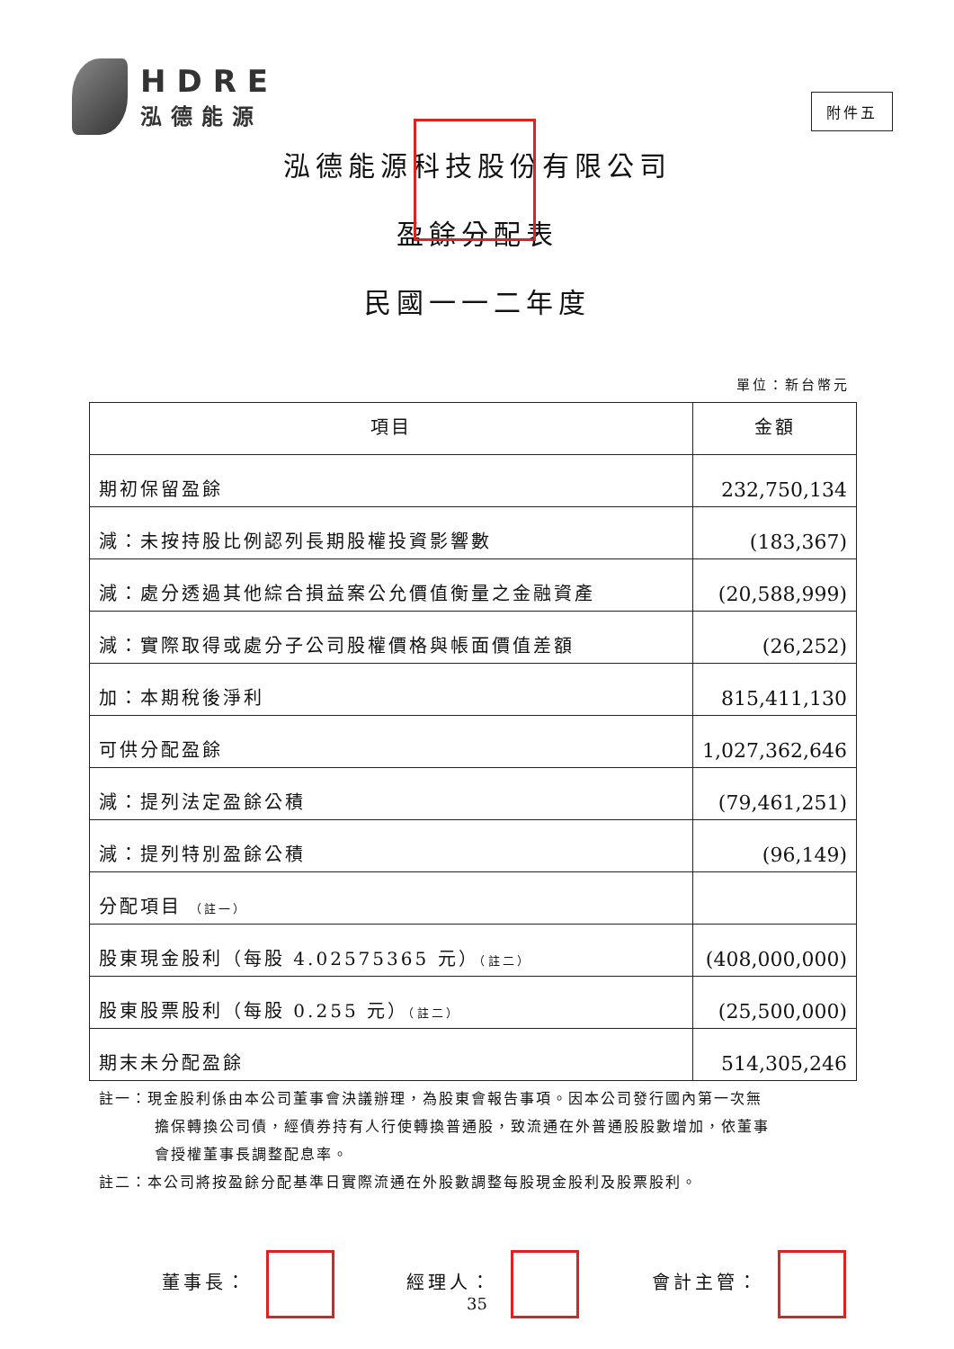HDRE
泓德能源
附件五
泓德能源科技股份有限公司
盈餘分配表
民國一一二年度
單位：新台幣元
| 項目 | 金額 |
| --- | --- |
| 期初保留盈餘 | 232,750,134 |
| 減：未按持股比例認列長期股權投資影響數 | (183,367) |
| 減：處分透過其他綜合損益案公允價值衡量之金融資產 | (20,588,999) |
| 減：實際取得或處分子公司股權價格與帳面價值差額 | (26,252) |
| 加：本期稅後淨利 | 815,411,130 |
| 可供分配盈餘 | 1,027,362,646 |
| 減：提列法定盈餘公積 | (79,461,251) |
| 減：提列特別盈餘公積 | (96,149) |
| 分配項目 （註一） | |
| 股東現金股利（每股 4.02575365 元） （註二） | (408,000,000) |
| 股東股票股利（每股 0.255 元） （註二） | (25,500,000) |
| 期末未分配盈餘 | 514,305,246 |
註一：現金股利係由本公司董事會決議辦理，為股東會報告事項。因本公司發行國內第一次無
擔保轉換公司債，經債券持有人行使轉換普通股，致流通在外普通股股數增加，依董事
會授權董事長調整配息率。
註二：本公司將按盈餘分配基準日實際流通在外股數調整每股現金股利及股票股利。
董事長： 經理人： 會計主管：
35